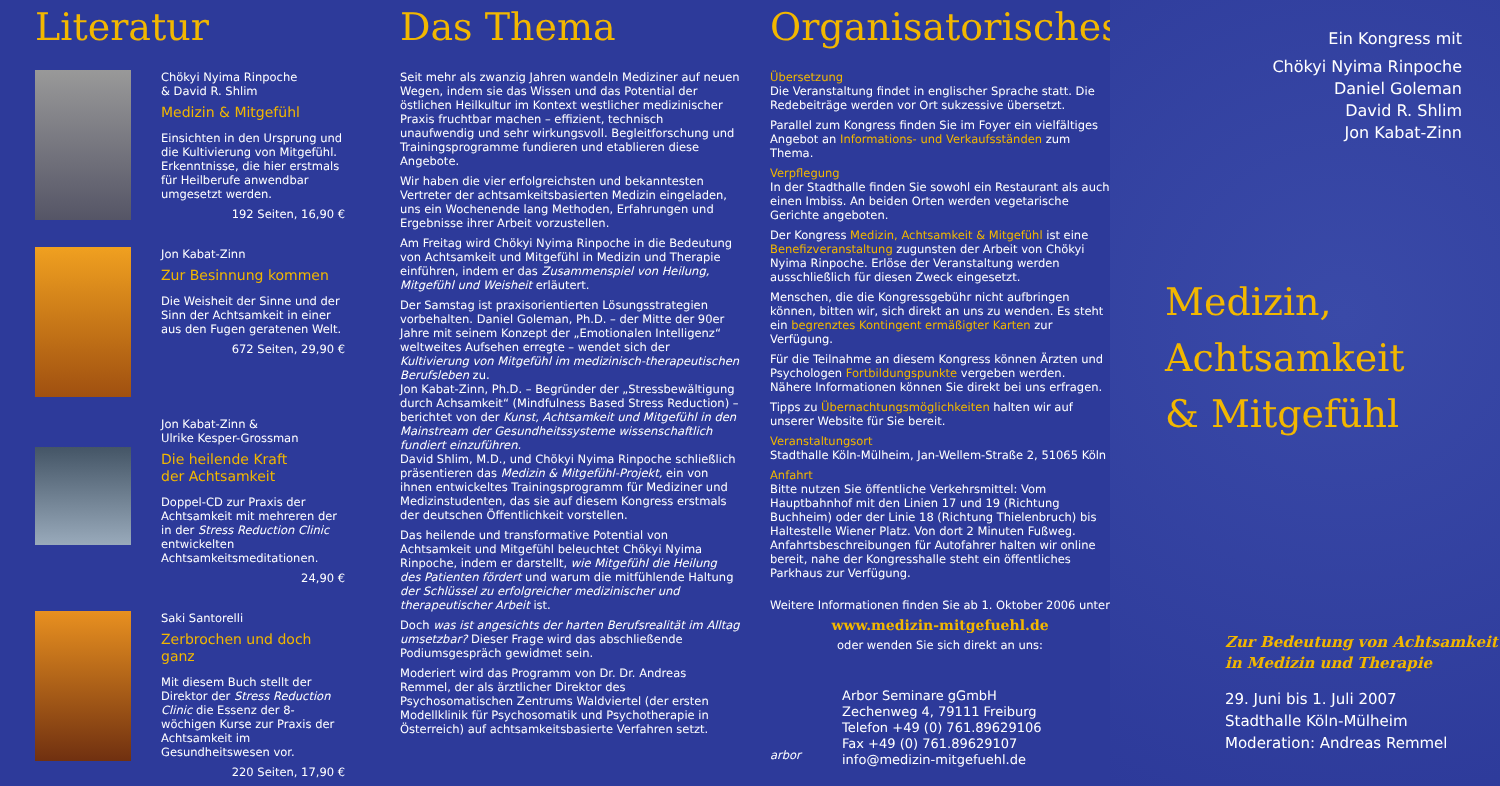Literatur
Chökyi Nyima Rinpoche
& David R. Shlim
Medizin & Mitgefühl
Einsichten in den Ursprung und die Kultivierung von Mitgefühl. Erkenntnisse, die hier erstmals für Heilberufe anwendbar umgesetzt werden.
192 Seiten, 16,90 €
Jon Kabat-Zinn
Zur Besinnung kommen
Die Weisheit der Sinne und der Sinn der Achtsamkeit in einer aus den Fugen geratenen Welt.
672 Seiten, 29,90 €
Jon Kabat-Zinn &
Ulrike Kesper-Grossman
Die heilende Kraft
der Achtsamkeit
Doppel-CD zur Praxis der Achtsamkeit mit mehreren der in der Stress Reduction Clinic entwickelten Achtsamkeitsmeditationen.
24,90 €
Saki Santorelli
Zerbrochen und doch ganz
Mit diesem Buch stellt der Direktor der Stress Reduction Clinic die Essenz der 8-wöchigen Kurse zur Praxis der Achtsamkeit im Gesundheitswesen vor.
220 Seiten, 17,90 €
Das Thema
Seit mehr als zwanzig Jahren wandeln Mediziner auf neuen Wegen, indem sie das Wissen und das Potential der östlichen Heilkultur im Kontext westlicher medizinischer Praxis fruchtbar machen – effizient, technisch unaufwendig und sehr wirkungsvoll. Begleitforschung und Trainingsprogramme fundieren und etablieren diese Angebote.
Wir haben die vier erfolgreichsten und bekanntesten Vertreter der achtsamkeitsbasierten Medizin eingeladen, uns ein Wochenende lang Methoden, Erfahrungen und Ergebnisse ihrer Arbeit vorzustellen.
Am Freitag wird Chökyi Nyima Rinpoche in die Bedeutung von Achtsamkeit und Mitgefühl in Medizin und Therapie einführen, indem er das Zusammenspiel von Heilung, Mitgefühl und Weisheit erläutert.
Der Samstag ist praxisorientierten Lösungsstrategien vorbehalten. Daniel Goleman, Ph.D. – der Mitte der 90er Jahre mit seinem Konzept der „Emotionalen Intelligenz“ weltweites Aufsehen erregte – wendet sich der Kultivierung von Mitgefühl im medizinisch-therapeutischen Berufsleben zu.
Jon Kabat-Zinn, Ph.D. – Begründer der „Stressbewältigung durch Achsamkeit“ (Mindfulness Based Stress Reduction) – berichtet von der Kunst, Achtsamkeit und Mitgefühl in den Mainstream der Gesundheitssysteme wissenschaftlich fundiert einzuführen.
David Shlim, M.D., und Chökyi Nyima Rinpoche schließlich präsentieren das Medizin & Mitgefühl-Projekt, ein von ihnen entwickeltes Trainingsprogramm für Mediziner und Medizinstudenten, das sie auf diesem Kongress erstmals der deutschen Öffentlichkeit vorstellen.
Das heilende und transformative Potential von Achtsamkeit und Mitgefühl beleuchtet Chökyi Nyima Rinpoche, indem er darstellt, wie Mitgefühl die Heilung des Patienten fördert und warum die mitfühlende Haltung der Schlüssel zu erfolgreicher medizinischer und therapeutischer Arbeit ist.
Doch was ist angesichts der harten Berufsrealität im Alltag umsetzbar? Dieser Frage wird das abschließende Podiumsgespräch gewidmet sein.
Moderiert wird das Programm von Dr. Dr. Andreas Remmel, der als ärztlicher Direktor des Psychosomatischen Zentrums Waldviertel (der ersten Modellklinik für Psychosomatik und Psychotherapie in Österreich) auf achtsamkeitsbasierte Verfahren setzt.
Organisatorisches
Übersetzung
Die Veranstaltung findet in englischer Sprache statt. Die Redebeiträge werden vor Ort sukzessive übersetzt.
Parallel zum Kongress finden Sie im Foyer ein vielfältiges Angebot an Informations- und Verkaufsständen zum Thema.
Verpflegung
In der Stadthalle finden Sie sowohl ein Restaurant als auch einen Imbiss. An beiden Orten werden vegetarische Gerichte angeboten.
Der Kongress Medizin, Achtsamkeit & Mitgefühl ist eine Benefizveranstaltung zugunsten der Arbeit von Chökyi Nyima Rinpoche. Erlöse der Veranstaltung werden ausschließlich für diesen Zweck eingesetzt.
Menschen, die die Kongressgebühr nicht aufbringen können, bitten wir, sich direkt an uns zu wenden. Es steht ein begrenztes Kontingent ermäßigter Karten zur Verfügung.
Für die Teilnahme an diesem Kongress können Ärzten und Psychologen Fortbildungspunkte vergeben werden. Nähere Informationen können Sie direkt bei uns erfragen.
Tipps zu Übernachtungsmöglichkeiten halten wir auf unserer Website für Sie bereit.
Veranstaltungsort
Stadthalle Köln-Mülheim, Jan-Wellem-Straße 2, 51065 Köln
Anfahrt
Bitte nutzen Sie öffentliche Verkehrsmittel: Vom Hauptbahnhof mit den Linien 17 und 19 (Richtung Buchheim) oder der Linie 18 (Richtung Thielenbruch) bis Haltestelle Wiener Platz. Von dort 2 Minuten Fußweg. Anfahrtsbeschreibungen für Autofahrer halten wir online bereit, nahe der Kongresshalle steht ein öffentliches Parkhaus zur Verfügung.
Weitere Informationen finden Sie ab 1. Oktober 2006 unter
www.medizin-mitgefuehl.de
oder wenden Sie sich direkt an uns:
arbor
Arbor Seminare gGmbH
Zechenweg 4, 79111 Freiburg
Telefon +49 (0) 761.89629106
Fax +49 (0) 761.89629107
info@medizin-mitgefuehl.de
Ein Kongress mit
Chökyi Nyima Rinpoche
Daniel Goleman
David R. Shlim
Jon Kabat-Zinn
Medizin,
Achtsamkeit
& Mitgefühl
Zur Bedeutung von Achtsamkeit
in Medizin und Therapie
29. Juni bis 1. Juli 2007
Stadthalle Köln-Mülheim
Moderation: Andreas Remmel